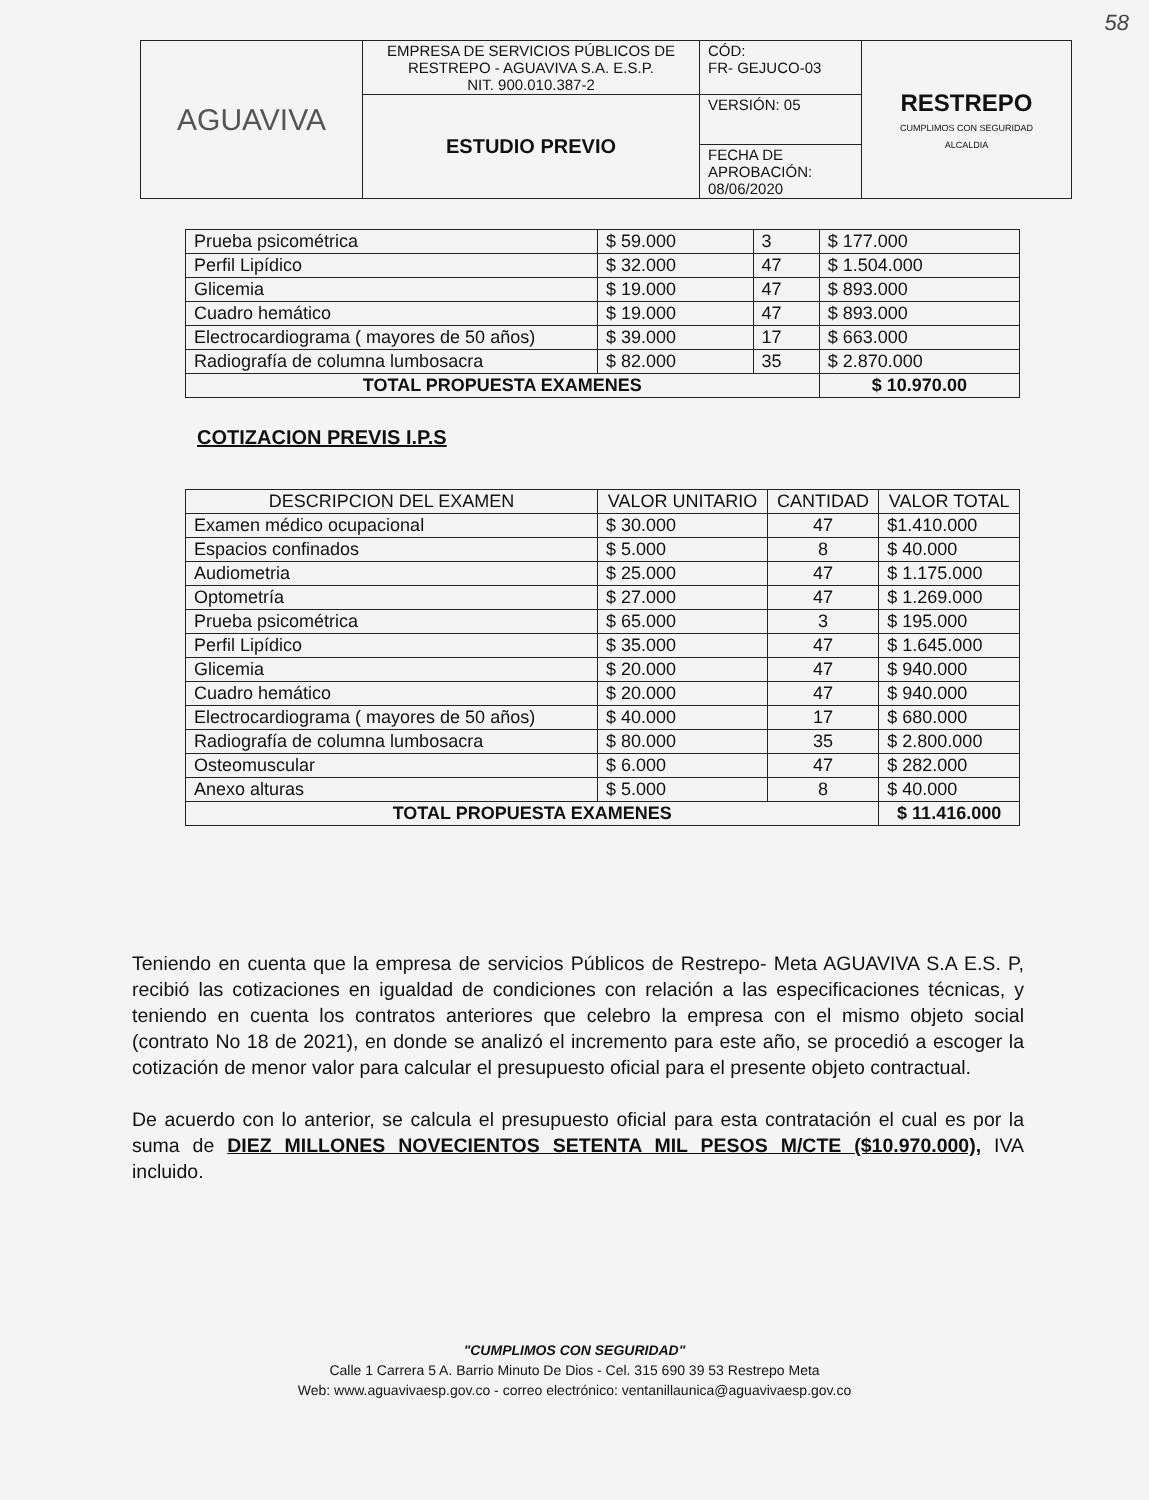58
| AGUAVIVA | EMPRESA DE SERVICIOS PÚBLICOS DE RESTREPO - AGUAVIVA S.A. E.S.P. NIT. 900.010.387-2 | CÓD: FR- GEJUCO-03 | RESTREPO CUMPLIMOS CON SEGURIDAD ALCALDIA |
| | ESTUDIO PREVIO | VERSIÓN: 05 | |
| | | FECHA DE APROBACIÓN: 08/06/2020 | |
| Prueba psicométrica | $ 59.000 | 3 | $ 177.000 |
| Perfil Lipídico | $ 32.000 | 47 | $ 1.504.000 |
| Glicemia | $ 19.000 | 47 | $ 893.000 |
| Cuadro hemático | $ 19.000 | 47 | $ 893.000 |
| Electrocardiograma ( mayores de 50 años) | $ 39.000 | 17 | $ 663.000 |
| Radiografía de columna lumbosacra | $ 82.000 | 35 | $ 2.870.000 |
| TOTAL PROPUESTA EXAMENES | | | $ 10.970.00 |
COTIZACION PREVIS I.P.S
| DESCRIPCION DEL EXAMEN | VALOR UNITARIO | CANTIDAD | VALOR TOTAL |
| --- | --- | --- | --- |
| Examen médico ocupacional | $ 30.000 | 47 | $1.410.000 |
| Espacios confinados | $ 5.000 | 8 | $ 40.000 |
| Audiometria | $ 25.000 | 47 | $ 1.175.000 |
| Optometría | $ 27.000 | 47 | $ 1.269.000 |
| Prueba psicométrica | $ 65.000 | 3 | $ 195.000 |
| Perfil Lipídico | $ 35.000 | 47 | $ 1.645.000 |
| Glicemia | $ 20.000 | 47 | $ 940.000 |
| Cuadro hemático | $ 20.000 | 47 | $ 940.000 |
| Electrocardiograma ( mayores de 50 años) | $ 40.000 | 17 | $ 680.000 |
| Radiografía de columna lumbosacra | $ 80.000 | 35 | $ 2.800.000 |
| Osteomuscular | $ 6.000 | 47 | $ 282.000 |
| Anexo alturas | $ 5.000 | 8 | $ 40.000 |
| TOTAL PROPUESTA EXAMENES | | | $ 11.416.000 |
Teniendo en cuenta que la empresa de servicios Públicos de Restrepo- Meta AGUAVIVA S.A E.S. P, recibió las cotizaciones en igualdad de condiciones con relación a las especificaciones técnicas, y teniendo en cuenta los contratos anteriores que celebro la empresa con el mismo objeto social (contrato No 18 de 2021), en donde se analizó el incremento para este año, se procedió a escoger la cotización de menor valor para calcular el presupuesto oficial para el presente objeto contractual.
De acuerdo con lo anterior, se calcula el presupuesto oficial para esta contratación el cual es por la suma de DIEZ MILLONES NOVECIENTOS SETENTA MIL PESOS M/CTE ($10.970.000), IVA incluido.
"CUMPLIMOS CON SEGURIDAD"
Calle 1 Carrera 5 A. Barrio Minuto De Dios - Cel. 315 690 39 53 Restrepo Meta
Web: www.aguavivaesp.gov.co - correo electrónico: ventanillaunica@aguavivaesp.gov.co